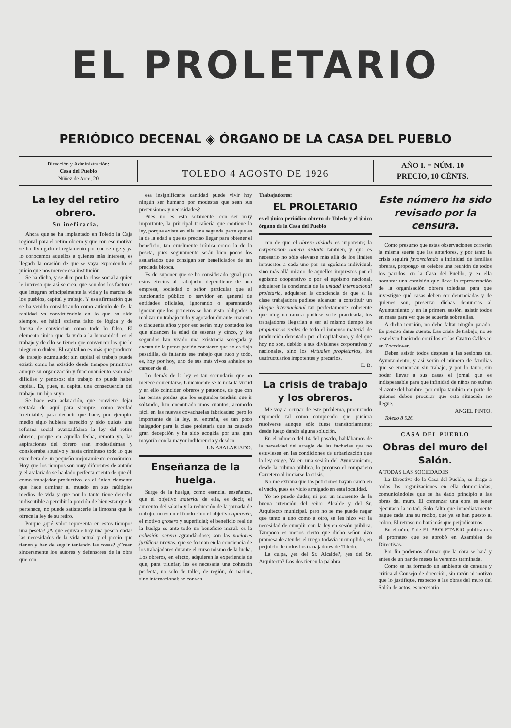EL PROLETARIO
PERIÓDICO DECENAL ◈ ÓRGANO DE LA CASA DEL PUEBLO
Dirección y Administración:
Casa del Pueblo
Núñez de Arce, 20
TOLEDO 4 AGOSTO DE 1926
AÑO I. = NÚM. 10
PRECIO, 10 CÉNTS.
La ley del retiro obrero.
Su ineficacia.
Ahora que se ha implantado en Toledo la Caja regional para el retiro obrero y que con ese motivo se ha divulgado el reglamento por que se rige y ya lo conocemos aquellos a quienes más interesa, es llegada la ocasión de que se vaya exponiendo el juicio que nos merece esa institución.
Se ha dicho, y se dice por la clase social a quien le interesa que así se crea, que son dos los factores que integran principalmente la vida y la marcha de los pueblos, capital y trabajo. Y esa afirmación que se ha venido considerando como artículo de fe, la realidad va convirtiéndola en lo que ha sido siempre, en hábil sofisma falto de lógica y de fuerza de convicción como todo lo falso. El elemento único que da vida a la humanidad, es el trabajo y de ello se tienen que convencer los que lo nieguen o duden. El capital no es más que producto de trabajo acumulado; sin capital el trabajo puede existir como ha existido desde tiempos primitivos aunque su organización y funcionamiento sean más difíciles y penosos; sin trabajo no puede haber capital. Es, pues, el capital una consecuencia del trabajo, un hijo suyo.
Se hace esta aclaración, que conviene dejar sentada de aquí para siempre, como verdad irrefutable, para deducir que hace, por ejemplo, medio siglo hubiera parecido y sido quizás una reforma social avanzadísima la ley del retiro obrero, porque en aquella fecha, remota ya, las aspiraciones del obrero eran modestísimas y consideraba abusivo y hasta criminoso todo lo que excediera de un pequeño mejoramiento económico. Hoy que los tiempos son muy diferentes de antaño y el asalariado se ha dado perfecta cuenta de que él, como trabajador productivo, es el único elemento que hace caminar al mundo en sus múltiples medios de vida y que por lo tanto tiene derecho indiscutible a percibir la porción de bienestar que le pertenece, no puede satisfacerle la limosna que le ofrece la ley de su retiro.
Porque ¿qué valor representa en estos tiempos una peseta? ¿A qué equivale hoy una peseta dadas las necesidades de la vida actual y el precio que tienen y han de seguir teniendo las cosas? ¿Creen sinceramente los autores y defensores de la obra que con
esa insignificante cantidad puede vivir hoy ningún ser humano por modestas que sean sus pretensiones y necesidades?
Pues no es esta solamente, con ser muy importante, la principal tacañería que contiene la ley, porque existe en ella una segunda parte que es la de la edad a que es preciso llegar para obtener el beneficio, tan cruelmente irónica como la de la peseta, pues seguramente serán bien pocos los asalariados que consigan ser beneficiados de tan preciada bicoca.
Es de suponer que se ha considerado igual para estos efectos al trabajador dependiente de una empresa, sociedad o señor particular que al funcionario público o servidor en general de entidades oficiales, ignorando o aparentando ignorar que los primeros se han visto obligados a realizar un trabajo rudo y agotador durante cuarenta o cincuenta años y por eso serán muy contados los que alcancen la edad de sesenta y cinco, y los segundos han vivido una existencia sosegada y exenta de la preocupación constante que no es floja pesadilla, de faltarles ese trabajo que rudo y todo, es, hoy por hoy, uno de sus más vivos anhelos no carecer de él.
Lo demás de la ley es tan secundario que no merece comentarse. Unicamente se le nota la virtud y en ello coinciden obreros y patronos, de que con las perras gordas que los segundos tendrán que ir soltando, han encontrado unos cuantos, acomodo fácil en las nuevas covachuelas fabricadas; pero lo importante de la ley, su entraña, es tan poco halagador para la clase proletaria que ha causado gran decepción y ha sido acogida por una gran mayoría con la mayor indiferencia y desdén.
UN ASALARIADO.
Enseñanza de la huelga.
Surge de la huelga, como esencial enseñanza, que el objetivo material de ella, es decir, el aumento del salario y la reducción de la jornada de trabajo, no es en el fondo sino el objetivo aparente, el motivo grosero y superficial; el beneficio real de la huelga es ante todo un beneficio moral: es la cohesión obrera agrandándose; son las nociones jurídicas nuevas, que se forman en la conciencia de los trabajadores durante el curso mismo de la lucha. Los obreros, en efecto, adquieren la experiencia de que, para triunfar, les es necesaria una cohesión perfecta, no solo de taller, de región, de nación, sino internacional; se conven-
Trabajadores:
EL PROLETARIO
es el único periódico obrero de Toledo y el único órgano de la Casa del Pueblo
cen de que el obrero aislado es impotente; la corporación obrera aislada también, y que es necesario no sólo elevarse más allá de los límites impuestos a cada uno por su egoísmo individual, sino más allá mismo de aquellos impuestos por el egoísmo cooperativo o por el egoísmo nacional, adquieren la conciencia de la unidad internacional proletaria, adquieren la conciencia de que si la clase trabajadora pudiese alcanzar a constituir un bloque internacional tan perfectamente coherente que ninguna ranura pudiese serle practicada, los trabajadores llegarían a ser al mismo tiempo los propietarios reales de todo el inmenso material de producción detentado por el capitalismo, y del que hoy no son, debido a sus divisiones corporativas y nacionales, sino los virtuales propietarios, los usufructuarios impotentes y precarios.
E. B.
La crisis de trabajo y los obreros.
Me voy a ocupar de este problema, procurando exponerle tal como comprendo que pudiera resolverse aunque sólo fuese transitoriamente; desde luego dando alguna solución.
En el número del 14 del pasado, hablábamos de la necesidad del arreglo de las fachadas que no estuviesen en las condiciones de urbanización que la ley exige. Ya en una sesión del Ayuntamiento, desde la tribuna pública, lo propuso el compañero Carretero al iniciarse la crisis.
No me extraña que las peticiones hayan caído en el vacío, pues es vicio arraigado en esta localidad.
Yo no puedo dudar, ni por un momento de la buena intención del señor Alcalde y del Sr. Arquitecto municipal, pero no se me puede negar que tanto a uno como a otro, se les hizo ver la necesidad de cumplir con la ley en sesión pública. Tampoco es menos cierto que dicho señor hizo promesa de atender el ruego todavía incumplido, en perjuicio de todos los trabajadores de Toledo.
La culpa, ¿es del Sr. Alcalde?, ¿es del Sr. Arquitecto? Los dos tienen la palabra.
Este número ha sido revisado por la censura.
Como presumo que estas observaciones correrán la misma suerte que las anteriores, y por tanto la crisis seguirá favoreciendo a infinidad de familias obreras, propongo se celebre una reunión de todos los parados, en la Casa del Pueblo, y en ella nombrar una comisión que lleve la representación de la organización obrera toledana para que investigue qué casas deben ser denunciadas y de quienes son, presentar dichas denuncias al Ayuntamiento y en la primera sesión, asistir todos en masa para ver que se acuerda sobre ellas.
A dicha reunión, no debe faltar ningún parado. Es preciso darse cuenta. Las crisis de trabajo, no se resuelven haciendo corrillos en las Cuatro Calles ni en Zocodover.
Deben asistir todos después a las sesiones del Ayuntamiento, y así verán el número de familias que se encuentran sin trabajo, y por lo tanto, sin poder llevar a sus casas el jornal que es indispensable para que infinidad de niños no sufran el azote del hambre, por culpa también en parte de quienes deben procurar que esta situación no llegue.
ANGEL PINTO.
Toledo 8 926.
CASA DEL PUEBLO
Obras del muro del Salón.
A TODAS LAS SOCIEDADES
La Directiva de la Casa del Pueblo, se dirige a todas las organizaciones en ella domiciliadas, comunicándoles que se ha dado principio a las obras del muro. El comenzar una obra es tener ejecutada la mitad. Solo falta que inmediatamente pague cada una su recibo, que ya se han puesto al cobro. El retraso no hará más que perjudicarnos.
En el núm. 7 de EL PROLETARIO publicamos el prorrateo que se aprobó en Asamblea de Directivas.
Por fin podemos afirmar que la obra se hará y antes de un par de meses la veremos terminada.
Como se ha formado un ambiente de censura y crítica al Consejo de dirección, sin razón ni motivo que lo justifique, respecto a las obras del muro del Salón de actos, es necesario